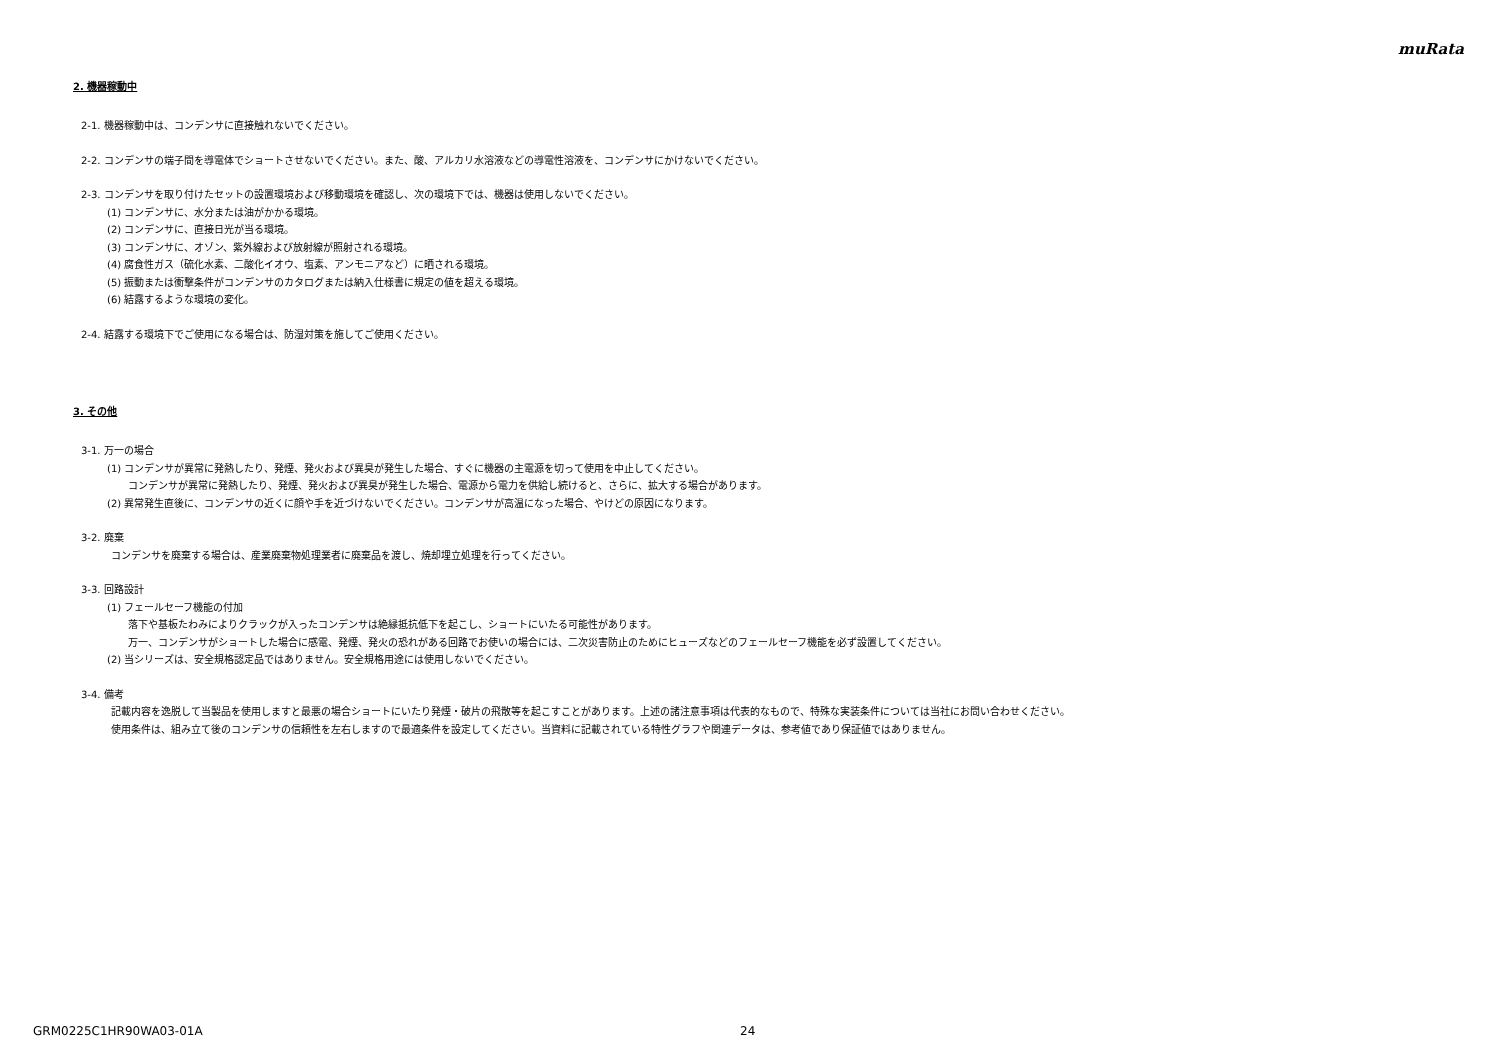muRata
2. 機器稼動中
2-1. 機器稼動中は、コンデンサに直接触れないでください。
2-2. コンデンサの端子間を導電体でショートさせないでください。また、酸、アルカリ水溶液などの導電性溶液を、コンデンサにかけないでください。
2-3. コンデンサを取り付けたセットの設置環境および移動環境を確認し、次の環境下では、機器は使用しないでください。
(1) コンデンサに、水分または油がかかる環境。
(2) コンデンサに、直接日光が当る環境。
(3) コンデンサに、オゾン、紫外線および放射線が照射される環境。
(4) 腐食性ガス（硫化水素、二酸化イオウ、塩素、アンモニアなど）に晒される環境。
(5) 振動または衝撃条件がコンデンサのカタログまたは納入仕様書に規定の値を超える環境。
(6) 結露するような環境の変化。
2-4. 結露する環境下でご使用になる場合は、防湿対策を施してご使用ください。
3. その他
3-1. 万一の場合
(1) コンデンサが異常に発熱したり、発煙、発火および異臭が発生した場合、すぐに機器の主電源を切って使用を中止してください。
コンデンサが異常に発熱したり、発煙、発火および異臭が発生した場合、電源から電力を供給し続けると、さらに、拡大する場合があります。
(2) 異常発生直後に、コンデンサの近くに顔や手を近づけないでください。コンデンサが高温になった場合、やけどの原因になります。
3-2. 廃棄
コンデンサを廃棄する場合は、産業廃棄物処理業者に廃棄品を渡し、焼却埋立処理を行ってください。
3-3. 回路設計
(1) フェールセーフ機能の付加
落下や基板たわみによりクラックが入ったコンデンサは絶縁抵抗低下を起こし、ショートにいたる可能性があります。
万一、コンデンサがショートした場合に感電、発煙、発火の恐れがある回路でお使いの場合には、二次災害防止のためにヒューズなどのフェールセーフ機能を必ず設置してください。
(2) 当シリーズは、安全規格認定品ではありません。安全規格用途には使用しないでください。
3-4. 備考
記載内容を逸脱して当製品を使用しますと最悪の場合ショートにいたり発煙・破片の飛散等を起こすことがあります。上述の諸注意事項は代表的なもので、特殊な実装条件については当社にお問い合わせください。
使用条件は、組み立て後のコンデンサの信頼性を左右しますので最適条件を設定してください。当資料に記載されている特性グラフや関連データは、参考値であり保証値ではありません。
GRM0225C1HR90WA03-01A 24